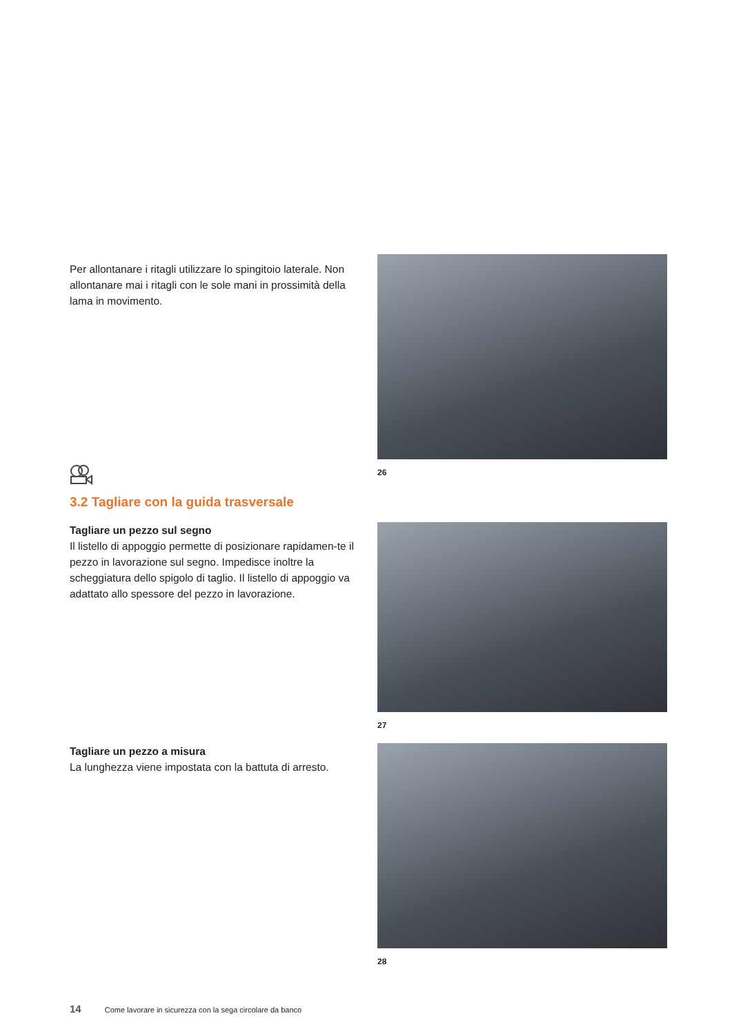Per allontanare i ritagli utilizzare lo spingitoio laterale. Non allontanare mai i ritagli con le sole mani in prossimità della lama in movimento.
26
3.2 Tagliare con la guida trasversale
Tagliare un pezzo sul segno
Il listello di appoggio permette di posizionare rapidamen-te il pezzo in lavorazione sul segno. Impedisce inoltre la scheggiatura dello spigolo di taglio. Il listello di appoggio va adattato allo spessore del pezzo in lavorazione.
27
Tagliare un pezzo a misura
La lunghezza viene impostata con la battuta di arresto.
28
14 Come lavorare in sicurezza con la sega circolare da banco